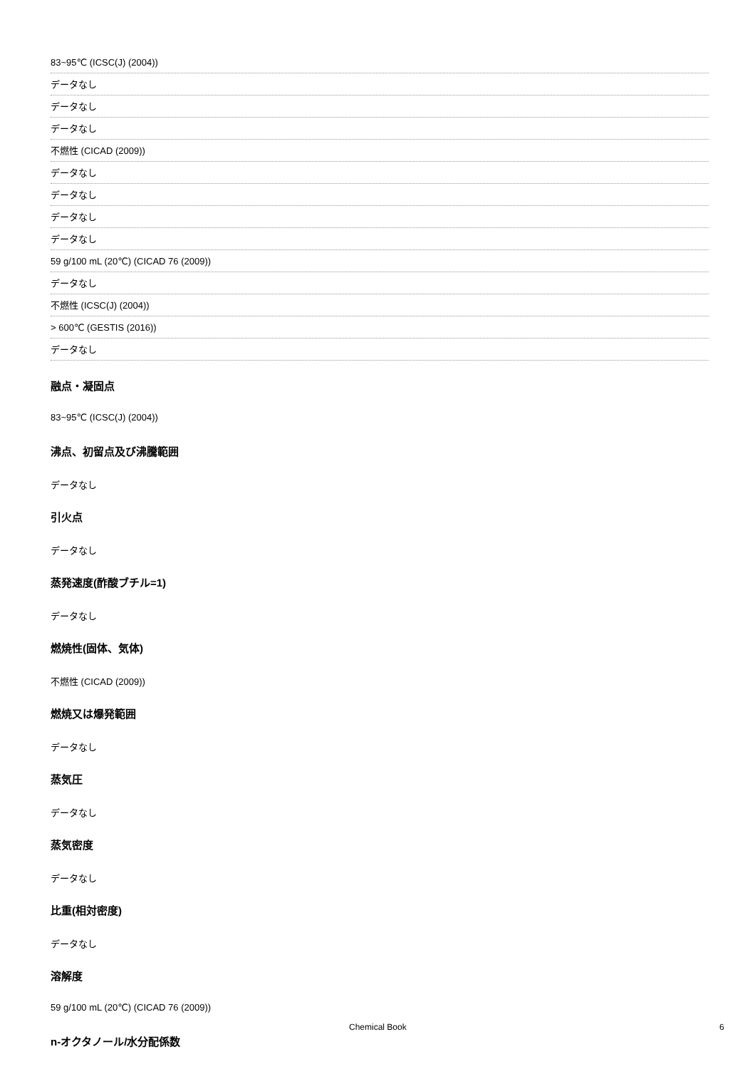83~95℃ (ICSC(J) (2004))
データなし
データなし
データなし
不燃性 (CICAD (2009))
データなし
データなし
データなし
データなし
59 g/100 mL (20℃) (CICAD 76 (2009))
データなし
不燃性 (ICSC(J) (2004))
> 600℃ (GESTIS (2016))
データなし
融点・凝固点
83~95℃ (ICSC(J) (2004))
沸点、初留点及び沸騰範囲
データなし
引火点
データなし
蒸発速度(酢酸ブチル=1)
データなし
燃焼性(固体、気体)
不燃性 (CICAD (2009))
燃焼又は爆発範囲
データなし
蒸気圧
データなし
蒸気密度
データなし
比重(相対密度)
データなし
溶解度
59 g/100 mL (20℃) (CICAD 76 (2009))
n-オクタノール/水分配係数
Chemical Book 6